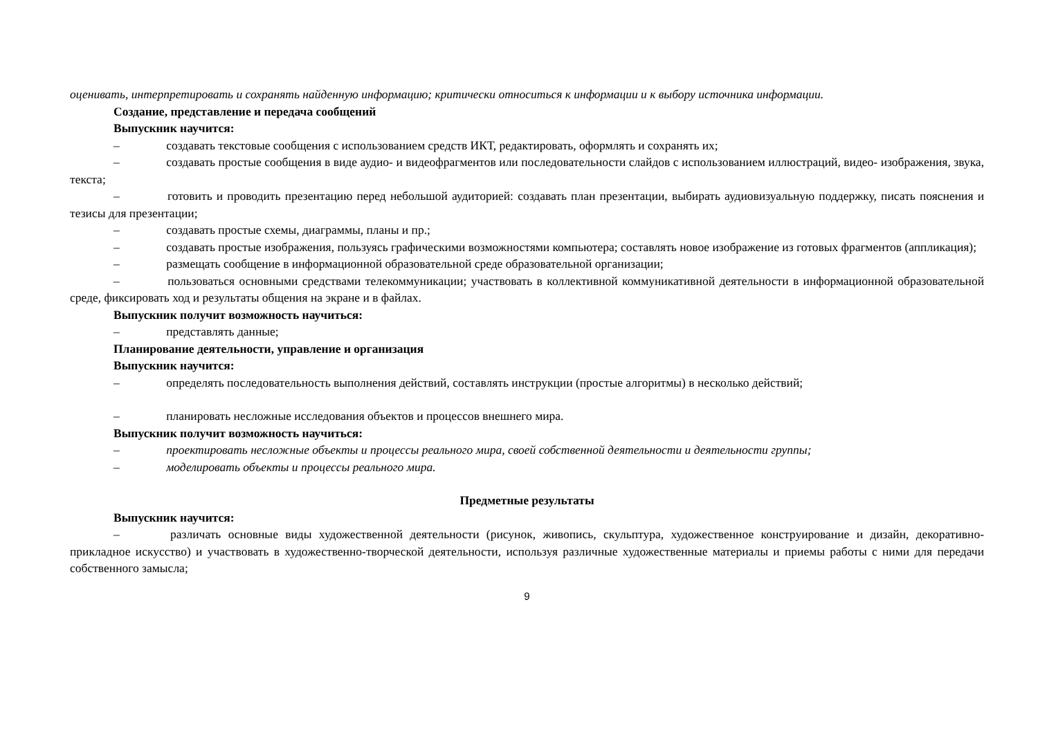оценивать, интерпретировать и сохранять найденную информацию; критически относиться к информации и к выбору источника информации.
Создание, представление и передача сообщений
Выпускник научится:
– создавать текстовые сообщения с использованием средств ИКТ, редактировать, оформлять и сохранять их;
– создавать простые сообщения в виде аудио- и видеофрагментов или последовательности слайдов с использованием иллюстраций, видео- изображения, звука, текста;
– готовить и проводить презентацию перед небольшой аудиторией: создавать план презентации, выбирать аудиовизуальную поддержку, писать пояснения и тезисы для презентации;
– создавать простые схемы, диаграммы, планы и пр.;
– создавать простые изображения, пользуясь графическими возможностями компьютера; составлять новое изображение из готовых фрагментов (аппликация);
– размещать сообщение в информационной образовательной среде образовательной организации;
– пользоваться основными средствами телекоммуникации; участвовать в коллективной коммуникативной деятельности в информационной образовательной среде, фиксировать ход и результаты общения на экране и в файлах.
Выпускник получит возможность научиться:
– представлять данные;
Планирование деятельности, управление и организация
Выпускник научится:
– определять последовательность выполнения действий, составлять инструкции (простые алгоритмы) в несколько действий;
– планировать несложные исследования объектов и процессов внешнего мира.
Выпускник получит возможность научиться:
– проектировать несложные объекты и процессы реального мира, своей собственной деятельности и деятельности группы;
– моделировать объекты и процессы реального мира.
Предметные результаты
Выпускник научится:
– различать основные виды художественной деятельности (рисунок, живопись, скульптура, художественное конструирование и дизайн, декоративно-прикладное искусство) и участвовать в художественно-творческой деятельности, используя различные художественные материалы и приемы работы с ними для передачи собственного замысла;
9